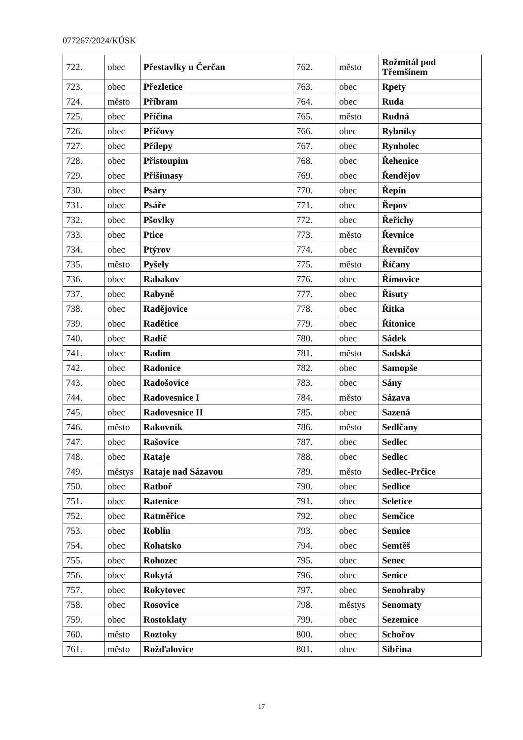077267/2024/KÚSK
| 722. | obec | Přestavlky u Čerčan | 762. | město | Rožmitál pod Třemšínem |
| 723. | obec | Přezletice | 763. | obec | Rpety |
| 724. | město | Příbram | 764. | obec | Ruda |
| 725. | obec | Příčina | 765. | město | Rudná |
| 726. | obec | Příčovy | 766. | obec | Rybníky |
| 727. | obec | Přílepy | 767. | obec | Rynholec |
| 728. | obec | Přistoupim | 768. | obec | Řehenice |
| 729. | obec | Přišimasy | 769. | obec | Řendějov |
| 730. | obec | Psáry | 770. | obec | Řepín |
| 731. | obec | Psáře | 771. | obec | Řepov |
| 732. | obec | Pšovlky | 772. | obec | Řeřichy |
| 733. | obec | Ptice | 773. | město | Řevnice |
| 734. | obec | Ptýrov | 774. | obec | Řevničov |
| 735. | město | Pyšely | 775. | město | Říčany |
| 736. | obec | Rabakov | 776. | obec | Římovice |
| 737. | obec | Rabyně | 777. | obec | Řisuty |
| 738. | obec | Radějovice | 778. | obec | Řitka |
| 739. | obec | Radětice | 779. | obec | Řitonice |
| 740. | obec | Radíč | 780. | obec | Sádek |
| 741. | obec | Radim | 781. | město | Sadská |
| 742. | obec | Radonice | 782. | obec | Samopše |
| 743. | obec | Radošovice | 783. | obec | Sány |
| 744. | obec | Radovesnice I | 784. | město | Sázava |
| 745. | obec | Radovesnice II | 785. | obec | Sazená |
| 746. | město | Rakovník | 786. | město | Sedlčany |
| 747. | obec | Rašovice | 787. | obec | Sedlec |
| 748. | obec | Rataje | 788. | obec | Sedlec |
| 749. | městys | Rataje nad Sázavou | 789. | město | Sedlec-Prčice |
| 750. | obec | Ratboř | 790. | obec | Sedlice |
| 751. | obec | Ratenice | 791. | obec | Seletice |
| 752. | obec | Ratměřice | 792. | obec | Semčice |
| 753. | obec | Roblín | 793. | obec | Semice |
| 754. | obec | Rohatsko | 794. | obec | Semtěš |
| 755. | obec | Rohozec | 795. | obec | Senec |
| 756. | obec | Rokytá | 796. | obec | Senice |
| 757. | obec | Rokytovec | 797. | obec | Senohraby |
| 758. | obec | Rosovice | 798. | městys | Senomaty |
| 759. | obec | Rostoklaty | 799. | obec | Sezemice |
| 760. | město | Roztoky | 800. | obec | Schořov |
| 761. | město | Rožďalovice | 801. | obec | Sibřina |
17